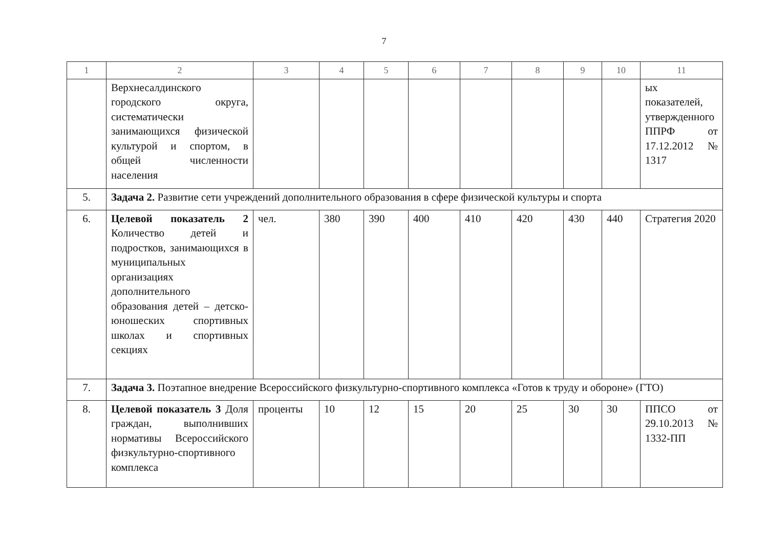7
| 1 | 2 | 3 | 4 | 5 | 6 | 7 | 8 | 9 | 10 | 11 |
| --- | --- | --- | --- | --- | --- | --- | --- | --- | --- | --- |
| | Верхнесалдинского городского округа, систематически занимающихся физической культурой и спортом, в общей численности населения | | | | | | | | | ых показателей, утвержденного ППРФ от 17.12.2012 № 1317 |
| 5. | Задача 2. Развитие сети учреждений дополнительного образования в сфере физической культуры и спорта | | | | | | | | | |
| 6. | Целевой показатель 2 Количество детей и подростков, занимающихся в муниципальных организациях дополнительного образования детей – детско-юношеских спортивных школах и спортивных секциях | чел. | 380 | 390 | 400 | 410 | 420 | 430 | 440 | Стратегия 2020 |
| 7. | Задача 3. Поэтапное внедрение Всероссийского физкультурно-спортивного комплекса «Готов к труду и обороне» (ГТО) | | | | | | | | | |
| 8. | Целевой показатель 3 Доля граждан, выполнивших нормативы Всероссийского физкультурно-спортивного комплекса | проценты | 10 | 12 | 15 | 20 | 25 | 30 | 30 | ППСО от 29.10.2013 № 1332-ПП |